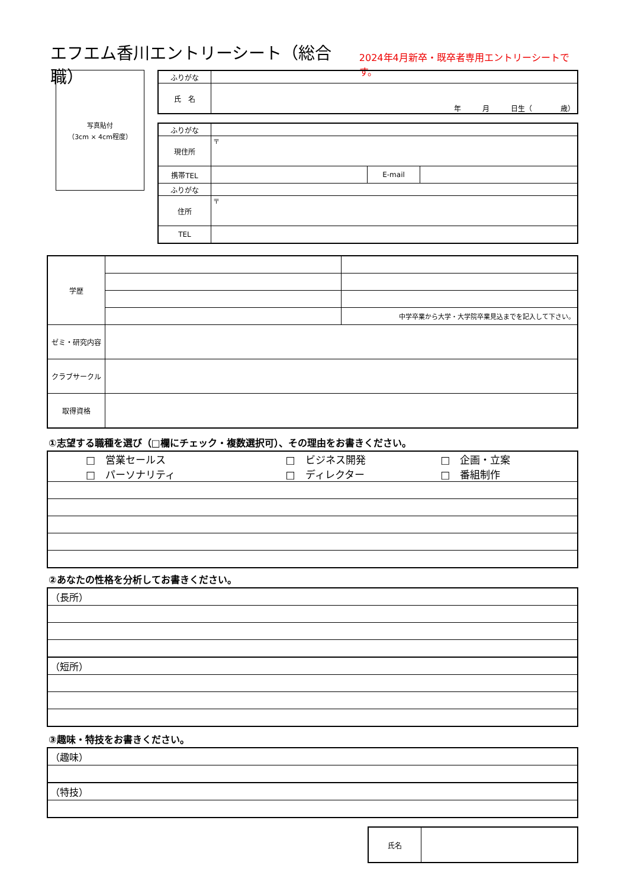エフエム香川エントリーシート（総合職）
2024年4月新卒・既卒者専用エントリーシートです。
写真貼付
（3cm × 4cm程度）
| ふりがな | |
| 氏 名 | 年 月 日生（ 歳） |
| ふりがな | | | |
| 現住所 | 〒 | | |
| 携帯TEL | | E-mail | |
| ふりがな | | | |
| 住所 | 〒 | | |
| TEL | | | |
| 学歴 | | |
| | | 中学卒業から大学・大学院卒業見込までを記入して下さい。 |
| ゼミ・研究内容 | | |
| クラブサークル | | |
| 取得資格 | | |
①志望する職種を選び（□欄にチェック・複数選択可）、その理由をお書きください。
| / □ 営業セールス / □ ビジネス開発 / □ 企画・立案 / / □ パーソナリティ / □ ディレクター / □ 番組制作 / |
②あなたの性格を分析してお書きください。
| （長所） |
| （短所） |
③趣味・特技をお書きください。
| （趣味） |
| （特技） |
| 氏名 | |